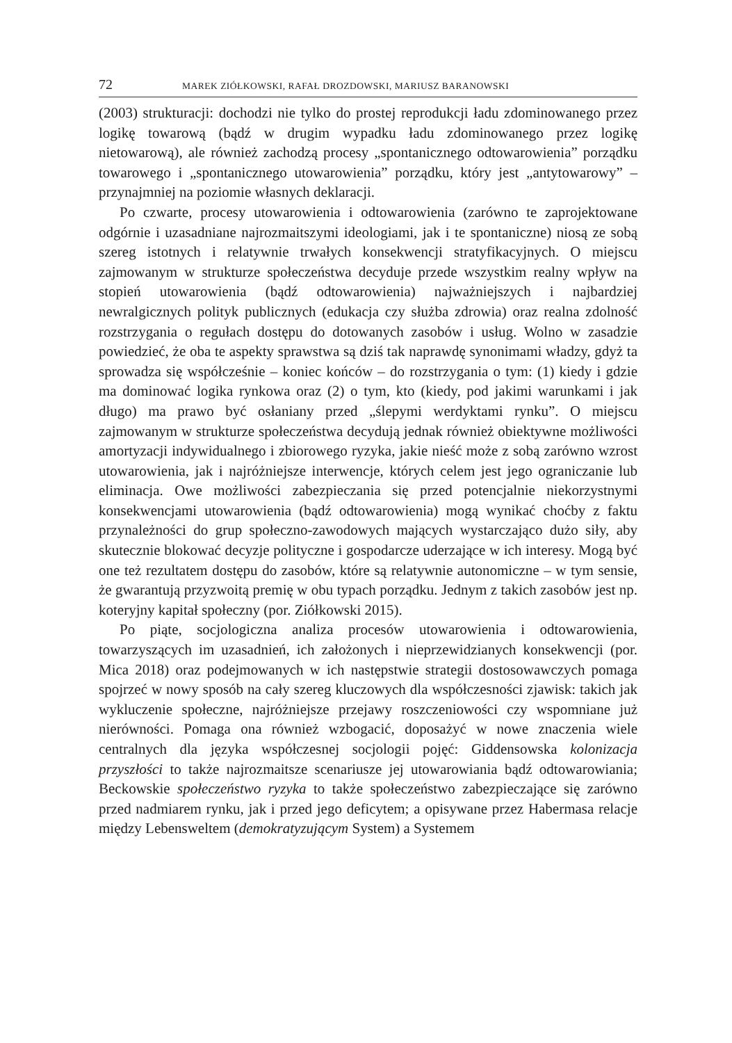72 MAREK ZIÓŁKOWSKI, RAFAŁ DROZDOWSKI, MARIUSZ BARANOWSKI
(2003) strukturacji: dochodzi nie tylko do prostej reprodukcji ładu zdominowanego przez logikę towarową (bądź w drugim wypadku ładu zdominowanego przez logikę nietowarową), ale również zachodzą procesy „spontanicznego odtowarowienia” porządku towarowego i „spontanicznego utowarowienia” porządku, który jest „antytowarowy” – przynajmniej na poziomie własnych deklaracji.
Po czwarte, procesy utowarowienia i odtowarowienia (zarówno te zaprojektowane odgórnie i uzasadniane najrozmaitszymi ideologiami, jak i te spontaniczne) niosą ze sobą szereg istotnych i relatywnie trwałych konsekwencji stratyfikacyjnych. O miejscu zajmowanym w strukturze społeczeństwa decyduje przede wszystkim realny wpływ na stopień utowarowienia (bądź odtowarowienia) najważniejszych i najbardziej newralgicznych polityk publicznych (edukacja czy służba zdrowia) oraz realna zdolność rozstrzygania o regułach dostępu do dotowanych zasobów i usług. Wolno w zasadzie powiedzieć, że oba te aspekty sprawstwa są dziś tak naprawdę synonimami władzy, gdyż ta sprowadza się współcześnie – koniec końców – do rozstrzygania o tym: (1) kiedy i gdzie ma dominować logika rynkowa oraz (2) o tym, kto (kiedy, pod jakimi warunkami i jak długo) ma prawo być osłaniany przed „ślepymi werdyktami rynku”. O miejscu zajmowanym w strukturze społeczeństwa decydują jednak również obiektywne możliwości amortyzacji indywidualnego i zbiorowego ryzyka, jakie nieść może z sobą zarówno wzrost utowarowienia, jak i najróżniejsze interwencje, których celem jest jego ograniczanie lub eliminacja. Owe możliwości zabezpieczania się przed potencjalnie niekorzystnymi konsekwencjami utowarowienia (bądź odtowarowienia) mogą wynikać choćby z faktu przynależności do grup społeczno-zawodowych mających wystarczająco dużo siły, aby skutecznie blokować decyzje polityczne i gospodarcze uderzające w ich interesy. Mogą być one też rezultatem dostępu do zasobów, które są relatywnie autonomiczne – w tym sensie, że gwarantują przyzwoitą premię w obu typach porządku. Jednym z takich zasobów jest np. koteryjny kapitał społeczny (por. Ziółkowski 2015).
Po piąte, socjologiczna analiza procesów utowarowienia i odtowarowienia, towarzyszących im uzasadnień, ich założonych i nieprzewidzianych konsekwencji (por. Mica 2018) oraz podejmowanych w ich następstwie strategii dostosowawczych pomaga spojrzeć w nowy sposób na cały szereg kluczowych dla współczesności zjawisk: takich jak wykluczenie społeczne, najróżniejsze przejawy roszczeniowości czy wspomniane już nierówności. Pomaga ona również wzbogacić, doposażyć w nowe znaczenia wiele centralnych dla języka współczesnej socjologii pojęć: Giddensowska kolonizacja przyszłości to także najrozmaitsze scenariusze jej utowarowiania bądź odtowarowiania; Beckowskie społeczeństwo ryzyka to także społeczeństwo zabezpieczające się zarówno przed nadmiarem rynku, jak i przed jego deficytem; a opisywane przez Habermasa relacje między Lebensweltem (demokratyzującym System) a Systemem